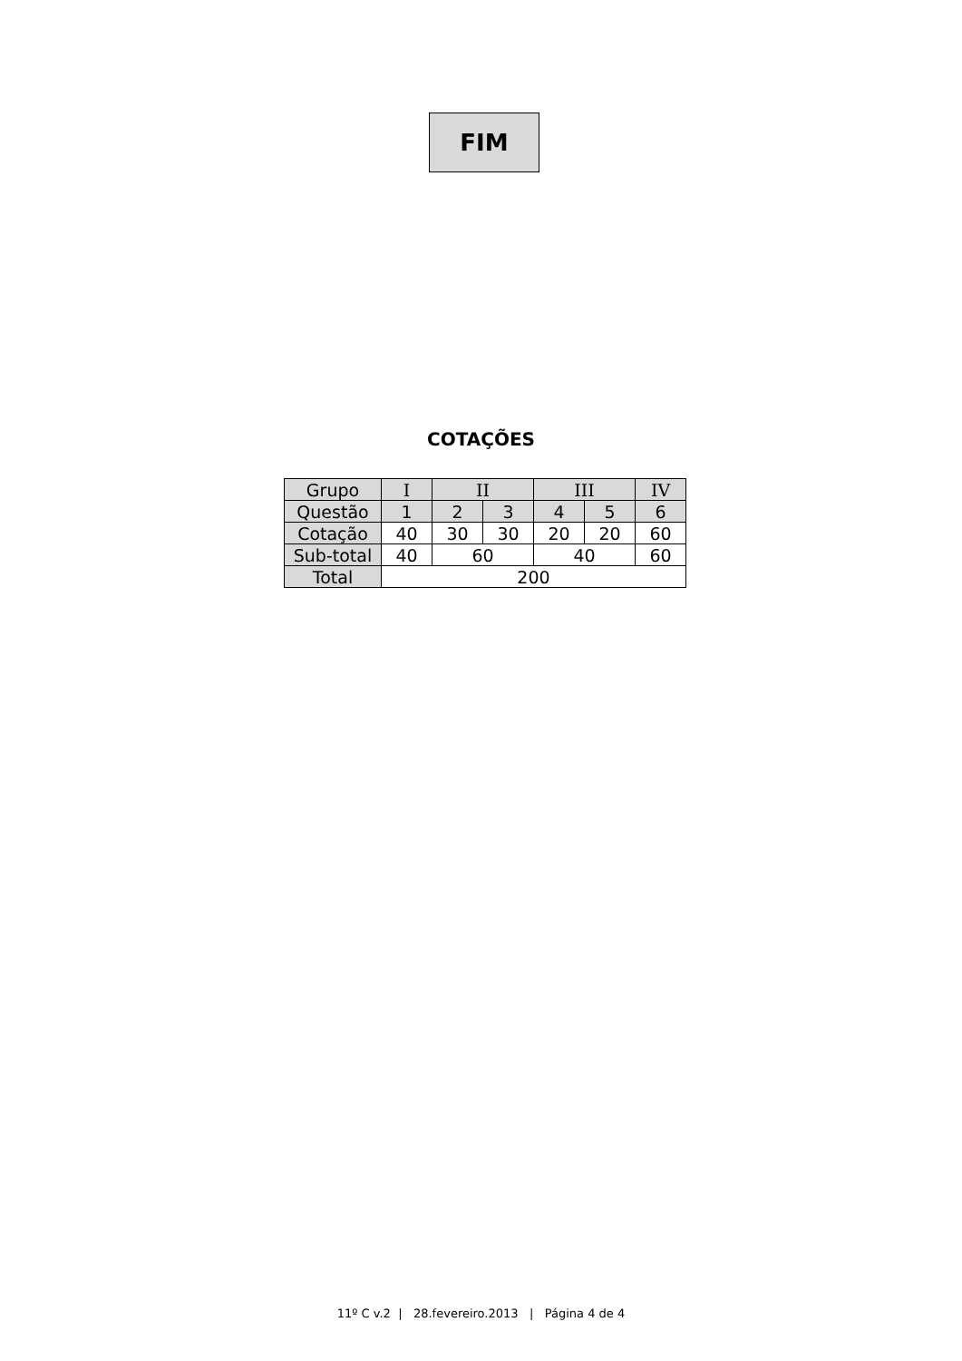FIM
COTAÇÕES
| Grupo | I | II | | III | | IV |
| Questão | 1 | 2 | 3 | 4 | 5 | 6 |
| Cotação | 40 | 30 | 30 | 20 | 20 | 60 |
| Sub-total | 40 | 60 | | 40 | | 60 |
| Total | 200 | | | | | |
11º C v.2 | 28.fevereiro.2013 | Página 4 de 4